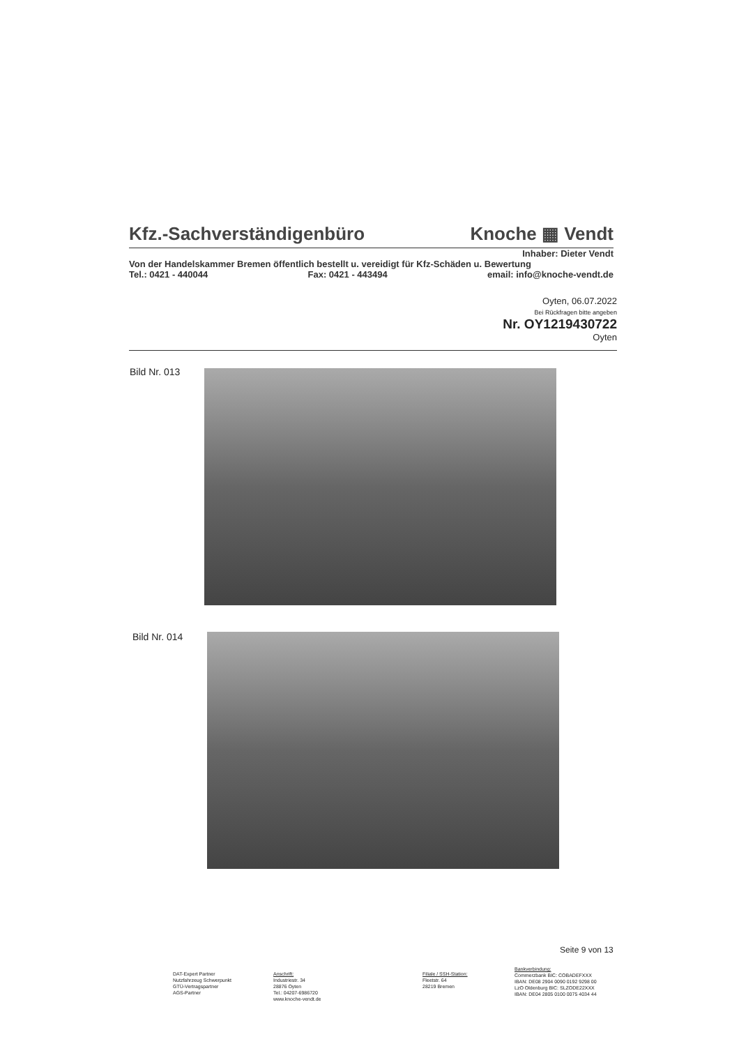Kfz.-Sachverständigenbüro Knoche ▦ Vendt
Inhaber: Dieter Vendt
Von der Handelskammer Bremen öffentlich bestellt u. vereidigt für Kfz-Schäden u. Bewertung
Tel.: 0421 - 440044 Fax: 0421 - 443494 email: info@knoche-vendt.de
Oyten, 06.07.2022
Bei Rückfragen bitte angeben
Nr. OY1219430722
Oyten
Bild Nr. 013
Bild Nr. 014
Seite 9 von 13
DAT-Expert Partner
Nutzfahrzeug Schwerpunkt
GTÜ-Vertragspartner
AGS-Partner
Anschrift:
Industriestr. 34
28876 Oyten
Tel.: 04207-6986720
www.knoche-vendt.de
Filiale / SSH-Station:
Fleetstr. 64
28219 Bremen
Bankverbindung:
Commerzbank BIC: COBADEFXXX
IBAN: DE08 2904 0090 0192 9298 00
LzO Oldenburg BIC: SLZODE22XXX
IBAN: DE04 2805 0100 0075 4034 44